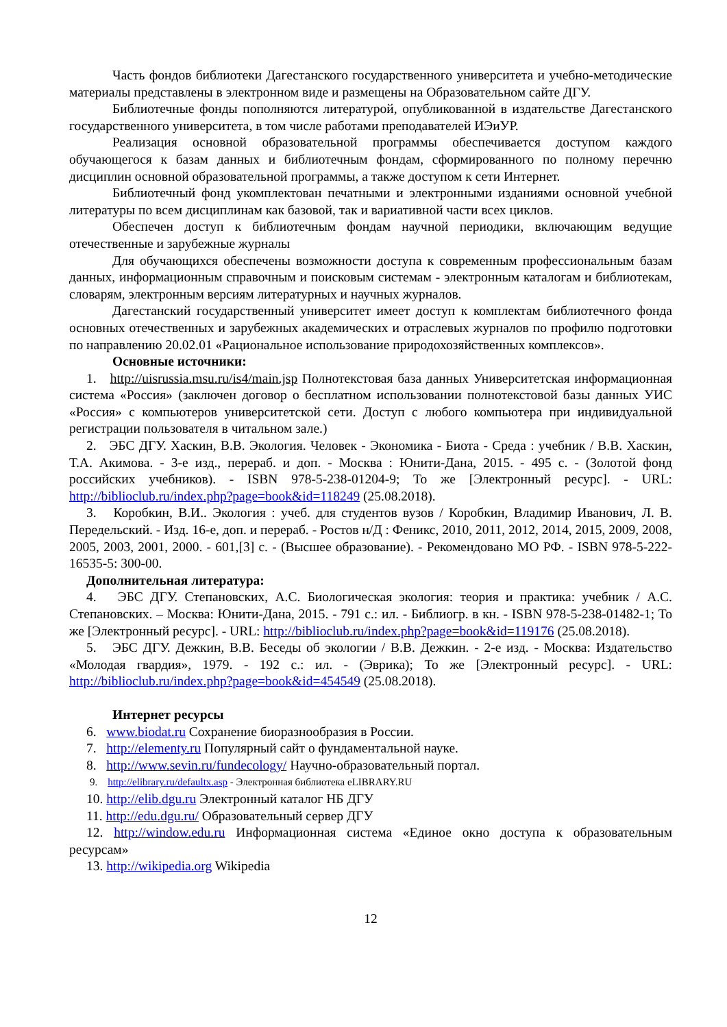Часть фондов библиотеки Дагестанского государственного университета и учебно-методические материалы представлены в электронном виде и размещены на Образовательном сайте ДГУ.
Библиотечные фонды пополняются литературой, опубликованной в издательстве Дагестанского государственного университета, в том числе работами преподавателей ИЭиУР.
Реализация основной образовательной программы обеспечивается доступом каждого обучающегося к базам данных и библиотечным фондам, сформированного по полному перечню дисциплин основной образовательной программы, а также доступом к сети Интернет.
Библиотечный фонд укомплектован печатными и электронными изданиями основной учебной литературы по всем дисциплинам как базовой, так и вариативной части всех циклов.
Обеспечен доступ к библиотечным фондам научной периодики, включающим ведущие отечественные и зарубежные журналы
Для обучающихся обеспечены возможности доступа к современным профессиональным базам данных, информационным справочным и поисковым системам - электронным каталогам и библиотекам, словарям, электронным версиям литературных и научных журналов.
Дагестанский государственный университет имеет доступ к комплектам библиотечного фонда основных отечественных и зарубежных академических и отраслевых журналов по профилю подготовки по направлению 20.02.01 «Рациональное использование природохозяйственных комплексов».
Основные источники:
1. http://uisrussia.msu.ru/is4/main.jsp Полнотекстовая база данных Университетская информационная система «Россия» (заключен договор о бесплатном использовании полнотекстовой базы данных УИС «Россия» с компьютеров университетской сети. Доступ с любого компьютера при индивидуальной регистрации пользователя в читальном зале.)
2. ЭБС ДГУ. Хаскин, В.В. Экология. Человек - Экономика - Биота - Среда : учебник / В.В. Хаскин, Т.А. Акимова. - 3-е изд., перераб. и доп. - Москва : Юнити-Дана, 2015. - 495 с. - (Золотой фонд российских учебников). - ISBN 978-5-238-01204-9; То же [Электронный ресурс]. - URL: http://biblioclub.ru/index.php?page=book&id=118249 (25.08.2018).
3. Коробкин, В.И.. Экология : учеб. для студентов вузов / Коробкин, Владимир Иванович, Л. В. Передельский. - Изд. 16-е, доп. и перераб. - Ростов н/Д : Феникс, 2010, 2011, 2012, 2014, 2015, 2009, 2008, 2005, 2003, 2001, 2000. - 601,[3] с. - (Высшее образование). - Рекомендовано МО РФ. - ISBN 978-5-222-16535-5: 300-00.
Дополнительная литература:
4. ЭБС ДГУ. Степановских, А.С. Биологическая экология: теория и практика: учебник / А.С. Степановских. – Москва: Юнити-Дана, 2015. - 791 с.: ил. - Библиогр. в кн. - ISBN 978-5-238-01482-1; То же [Электронный ресурс]. - URL: http://biblioclub.ru/index.php?page=book&id=119176 (25.08.2018).
5. ЭБС ДГУ. Дежкин, В.В. Беседы об экологии / В.В. Дежкин. - 2-е изд. - Москва: Издательство «Молодая гвардия», 1979. - 192 с.: ил. - (Эврика); То же [Электронный ресурс]. - URL: http://biblioclub.ru/index.php?page=book&id=454549 (25.08.2018).
Интернет ресурсы
6. www.biodat.ru Сохранение биоразнообразия в России.
7. http://elementy.ru Популярный сайт о фундаментальной науке.
8. http://www.sevin.ru/fundecology/ Научно-образовательный портал.
9. http://elibrary.ru/defaultx.asp - Электронная библиотека eLIBRARY.RU
10. http://elib.dgu.ru Электронный каталог НБ ДГУ
11. http://edu.dgu.ru/ Образовательный сервер ДГУ
12. http://window.edu.ru Информационная система «Единое окно доступа к образовательным ресурсам»
13. http://wikipedia.org Wikipedia
12